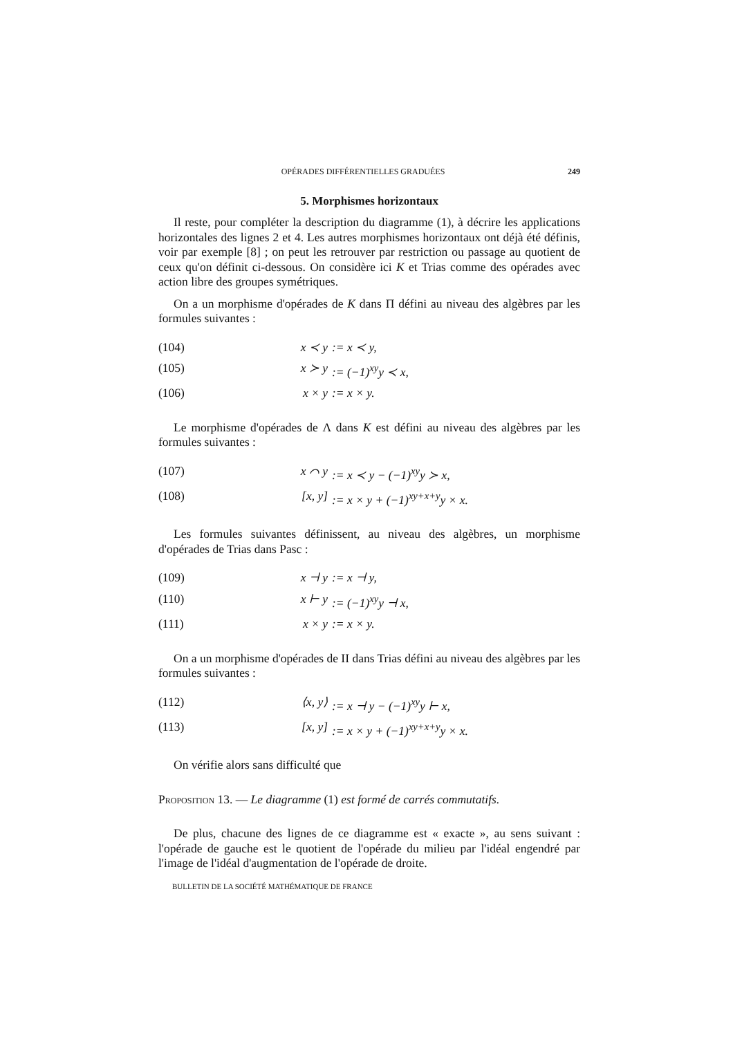OPÉRADES DIFFÉRENTIELLES GRADUÉES 249
5. Morphismes horizontaux
Il reste, pour compléter la description du diagramme (1), à décrire les applications horizontales des lignes 2 et 4. Les autres morphismes horizontaux ont déjà été définis, voir par exemple [8] ; on peut les retrouver par restriction ou passage au quotient de ceux qu'on définit ci-dessous. On considère ici K et Trias comme des opérades avec action libre des groupes symétriques.
On a un morphisme d'opérades de K dans Π défini au niveau des algèbres par les formules suivantes :
(104) x ≺ y:= x ≺ y,
(105) x ≻ y:= (−1)<sup>xy</sup>y ≺ x,
(106) x × y:= x × y.
Le morphisme d'opérades de Λ dans K est défini au niveau des algèbres par les formules suivantes :
(107) x ⌒ y:= x ≺ y − (−1)<sup>xy</sup>y ≻ x,
(108) [x, y]:= x × y + (−1)<sup>xy+x+y</sup>y × x.
Les formules suivantes définissent, au niveau des algèbres, un morphisme d'opérades de Trias dans Pasc :
(109) x ⊣ y:= x ⊣ y,
(110) x ⊢ y:= (−1)<sup>xy</sup>y ⊣ x,
(111) x × y:= x × y.
On a un morphisme d'opérades de II dans Trias défini au niveau des algèbres par les formules suivantes :
(112) ⟨x, y⟩:= x ⊣ y − (−1)<sup>xy</sup>y ⊢ x,
(113) [x, y]:= x × y + (−1)<sup>xy+x+y</sup>y × x.
On vérifie alors sans difficulté que
Proposition 13. — Le diagramme (1) est formé de carrés commutatifs.
De plus, chacune des lignes de ce diagramme est « exacte », au sens suivant : l'opérade de gauche est le quotient de l'opérade du milieu par l'idéal engendré par l'image de l'idéal d'augmentation de l'opérade de droite.
BULLETIN DE LA SOCIÉTÉ MATHÉMATIQUE DE FRANCE